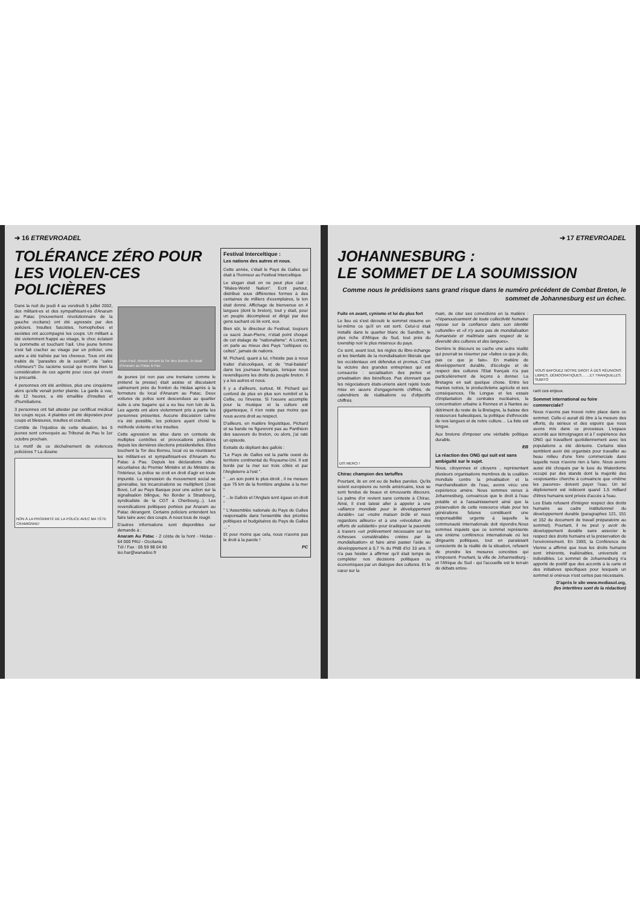➔ 16 ETREVROADEL
TOLÉRANCE ZÉRO POUR LES VIOLEN-CES POLICIÈRES
Dans la nuit du jeudi 4 au vendredi 5 juillet 2002, des militant-es et des sympathisant-es d'Anaram au Patac (mouvement révolutionnaire de la gauche occitane) ont été agressés par des policiers. Insultes fascistes, homophobes et sexistes ont accompagné les coups. Un militant a été violemment frappé au visage, le choc éclatant la pommette et touchant l'œil. Une jeune femme s'est fait cracher au visage par un policier, une autre a été traînée par les cheveux. Tous ont été traités de "parasites de la société", de "sales chômeurs"! Du racisme social qui montre bien la considération de ces agents pour ceux qui vivent la précarité.
4 personnes ont été arrêtées, plus une cinquième alors qu'elle venait porter plainte. La garde à vue, de 12 heures, a été émaillée d'insultes et d'humiliations.
3 personnes ont fait attester par certificat médical les coups reçus. 4 plaintes ont été déposées pour coups et blessures, insultes et crachats.
Comble de l'injustice de cette situation, les 5 jeunes sont convoqués au Tribunal de Pau le 1er octobre prochain.
Le motif de ce déchaînement de violences policières ? La dizaine
NON À LA PROXIMITÉ DE LA POLICE AVEC MA TÊTE CRAMIGNNE!
Jean-Paul, blessé devant la Tor deu Borréu, le local d'Anaram au Patac à Pau
de jeunes (et non pas une trentaine comme le prétend la presse) était assise et discutaient calmement près du fronton du Hédas après à la fermeture du local d'Anaram au Patac. Deux voitures de police sont descendues au quartier suite à une bagarre qui a eu lieu non loin de là. Les agents ont alors violemment pris à partie les personnes présentes. Aucune discussion calme n'a été possible, les policiers ayant choisi la méthode violente et les insultes.
Cette agression se situe dans un contexte de multiples contrôles et provocations policières depuis les dernières élections présidentielles. Elles touchent la Tor deu Borreu, local où se réunissent les militant-es et sympathisant-es d'Anaram Au Patac à Pau. Depuis les déclarations ultra-sécuritaires du Premier Ministre et du Ministre de l'Intérieur, la police se croit en droit d'agir en toute impunité. La répression du mouvement social se généralise, les incarcérations se multiplient (José Bové, Lof au Pays Basque pour une action sur la signalisation bilingue, No Border à Strasbourg, syndicaliste de la CGT à Cherbourg...). Les revendications politiques portées par Anaram au Patac dérangent. Certains policiers entendent les faire taire avec des coups. A nous tous de réagir.
D'autres informations sont disponibles sur demande à :
Anaram Au Patac - 2 còsta de la hont - Hédas - 64 000 PAU - Occitania
Tél / Fax : 05 59 98 04 90
iso.har@wanadoo.fr
Festival Interceltique :
Les nations des autres et nous.
Cette année, c'était le Pays de Galles qui était à l'honneur au Festival Interceltique.
Le slogan était on ne peut plus clair : "Wales-World Nation". Ecrit partout, distribué sous différentes formes à des centaines de milliers d'exemplaires, le ton était donné. Affichage de bienvenue en 4 langues (dont le breton), tout y était, pour un peuple décomplexé et dirigé par des gens sachant où ils vont, eux.
Bien sûr, le directeur du Festival, toujours ce sacré Jean-Pierre, n'était point choqué de cet étalage de "nationalisme". A Lorient, on parle au mieux des Pays "celtiques ou celtes", jamais de nations.
M. Pichard, quant à lui, n'hésite pas à nous traiter d'alcooliques, et de "mal-baisés" dans les journaux français, lorsque nous revendiquons les droits du peuple breton. Il y a les autres et nous.
Il y a d'ailleurs, surtout, M. Pichard qui confond de plus en plus son nombril et la Celtie, ou l'inverse. Si l'oeuvre accomplie pour la musique et la culture est gigantesque, il n'en reste pas moins que nous avons droit au respect.
D'ailleurs, en matière linguistique, Pichard et sa bande ne figureront pas au Panthéon des sauveurs du breton, ou alors, j'ai raté un épisode.
Extraits du dépliant des gallois :
"Le Pays de Galles est la partie ouest du territoire continental du Royaume-Uni. Il est bordé par la mer sur trois côtés et par l'Angleterre à l'est ".
" ...en son point le plus étroit , il ne mesure que 75 km de la frontière anglaise à la mer "
" ...le Gallois et l'Anglais sont égaux en droit "
" L'Assemblée nationale du Pays de Galles responsable dans l'ensemble des priorités politiques et budgétaires du Pays de Galles ... "
Et pour moins que cela, nous n'avons pas le droit à la parole !
PC
➔ 17 ETREVROADEL
JOHANNESBURG :
LE SOMMET DE LA SOUMISSION
Comme nous le prédisions sans grand risque dans le numéro précédent de Combat Breton, le sommet de Johannesburg est un échec.
Fuite en avant, cynisme et loi du plus fort
Le lieu où s'est déroulé le sommet résume en lui-même ce qu'il en est sorti. Celui-ci était installé dans le quartier blanc de Sandton, le plus riche d'Afrique du Sud, tout près du township noir le plus miséreux du pays.
Ce sont, avant tout, les règles du libre-échange et les bienfaits de la mondialisation libérale que les occidentaux ont défendus et promus. C'est la victoire des grandes entreprises qui est consacrée : socialisation des pertes et privatisation des bénéfices. Pas étonnant que les négociateurs états-uniens aient rejeté toute mise en œuvre d'engagements chiffrés, de calendriers de réalisations ou d'objectifs chiffrés.
DIS MERCI !
Chirac champion des tartuffes
Pourtant, ils en ont eu de belles paroles. Qu'ils soient européens ou nords américains, tous se sont fendus de beaux et émouvants discours. La palme d'or revient sans conteste à Chirac. Ainsi, il s'est laissé aller à appeler à une «alliance mondiale pour le développement durable» car «notre maison brûle et nous regardons ailleurs» et à une «révolution des efforts de solidarité» pour éradiquer la pauvreté à travers «un prélèvement nécessaire sur les richesses considérables créées par la mondialisation» et faire ainsi passer l'aide au développement à 0,7 % du PNB d'ici 10 ans. Il n'a pas hésiter à affirmer qu'il était temps de compléter nos décisions politiques ou économiques par un dialogue des cultures. Et le cœur sur la
main, de citer ses convictions en la matière : «l'épanouissement de toute collectivité humaine repose sur la confiance dans son identité culturelle» et «il n'y aura pas de mondialisation humanisée et maîtrisée sans respect de la diversité des cultures et des langues».
Derrière le discours se cache une autre réalité qui pourrait se résumer par «faites ce que je dis, pas ce que je fais». En matière de développement durable, d'écologie et de respect des cultures l'Etat français n'a pas particulièrement de leçons à donner. La Bretagne en sait quelque chose. Entre les marées noires, le productivisme agricole et ses conséquences, l'Ile Longue et les essais d'implantation de centrales nucléaires, la concentration urbaine à Rennes et à Nantes au détriment du reste de la Bretagne, la baisse des ressources halieutiques, la politique d'ethnocide de nos langues et de notre culture… La liste est longue.
Aux bretons d'imposer une véritable politique durable.
EB
La réaction des ONG qui suit est sans ambiguïté sur le sujet.
Nous, citoyennes et citoyens , représentant plusieurs organisations membres de la coalition mondiale contre la privatisation et la marchandisation de l'eau, avons vécu une expérience amère. Nous sommes venus à Johannesburg, convaincus que le droit à l'eau potable et à l'assainissement ainsi que la préservation de cette ressource vitale pour les générations futures constituent une responsabilité urgente à laquelle la communauté internationale doit répondre.Nous sommes inquiets que ce sommet représente une énième conférence internationale où les dirigeants politiques, tout en paraissant conscients de la réalité de la situation, refusent de prendre les mesures concrètes qui s'imposent. Pourtant, la ville de Johannesburg - et l'Afrique du Sud - qui l'accueille est le terrain de débats entou-
VOUS BAFOUEZ NOTRE DROIT À DES RÉUNIONS LIBRES, DÉMOCRATIQUES… …ET TRANQUILLES. SUBITO
rant ces enjeux.
Sommet international ou foire commerciale?
Nous n'avons pas trouvé notre place dans ce sommet. Celle-ci aurait dû être à la mesure des efforts, du sérieux et des espoirs que nous avons mis dans ce processus. L'espace accordé aux témoignages et à l' expérience des ONG qui travaillent quotidiennement avec les populations a été dérisoire. Certains sites semblent avoir été organisés pour travailler au beau milieu d'une foire commerciale dans laquelle nous n'avons rien à faire. Nous avons aussi été choqués par le luxe du Waterdome occupé par des stands dont la majorité des «exposants» cherche à convaincre que «même les pauvres» doivent payer l'eau. Un tel déploiement est indécent quand 1,5 milliard d'êtres humains sont privés d'accès à l'eau.
Les Etats refusent d'intégrer respect des droits humains au cadre institutionnel du développement durable (paragraphes 121, 151 et 152 du document de travail préparatoire au sommet). Pourtant, il ne peut y avoir de développement durable sans associer le respect des droits humains et la préservation de l'environnement. En 1993, la Conférence de Vienne a affirmé que tous les droits humains sont inhérents, inaliénables, universels et indivisibles. Le sommet de Johannesburg n'a apporté de positif que des accords à la carte et des initiatives spécifiques pour lesquels un sommet si onéreux n'est certes pas nécessaire.
D'après le site www.mediasol.org,
(les intertitres sont de la rédaction)